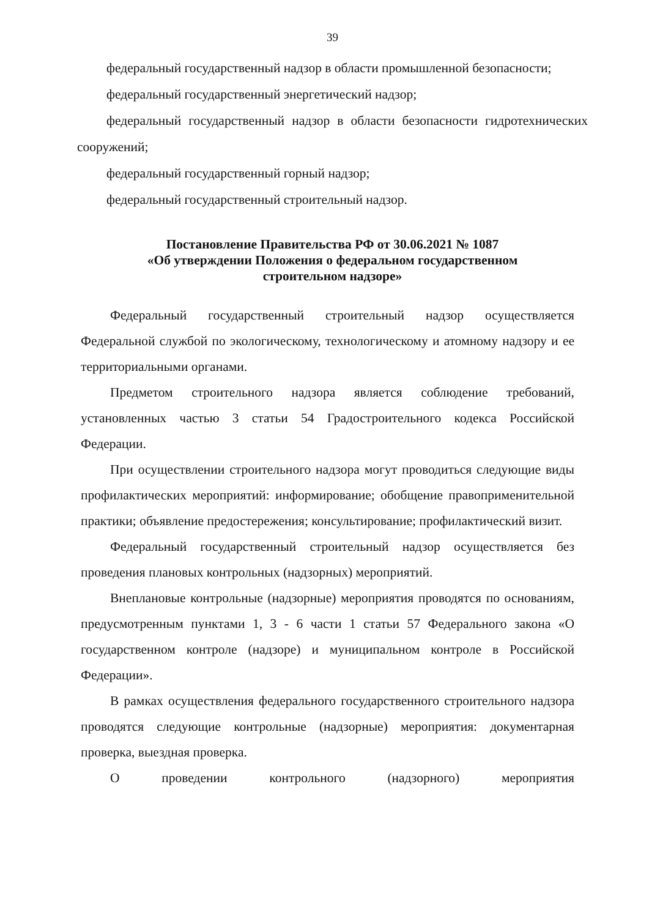39
федеральный государственный надзор в области промышленной безопасности;
федеральный государственный энергетический надзор;
федеральный государственный надзор в области безопасности гидротехнических сооружений;
федеральный государственный горный надзор;
федеральный государственный строительный надзор.
Постановление Правительства РФ от 30.06.2021 № 1087
«Об утверждении Положения о федеральном государственном
строительном надзоре»
Федеральный государственный строительный надзор осуществляется Федеральной службой по экологическому, технологическому и атомному надзору и ее территориальными органами.
Предметом строительного надзора является соблюдение требований, установленных частью 3 статьи 54 Градостроительного кодекса Российской Федерации.
При осуществлении строительного надзора могут проводиться следующие виды профилактических мероприятий: информирование; обобщение правоприменительной практики; объявление предостережения; консультирование; профилактический визит.
Федеральный государственный строительный надзор осуществляется без проведения плановых контрольных (надзорных) мероприятий.
Внеплановые контрольные (надзорные) мероприятия проводятся по основаниям, предусмотренным пунктами 1, 3 - 6 части 1 статьи 57 Федерального закона «О государственном контроле (надзоре) и муниципальном контроле в Российской Федерации».
В рамках осуществления федерального государственного строительного надзора проводятся следующие контрольные (надзорные) мероприятия: документарная проверка, выездная проверка.
О проведении контрольного (надзорного) мероприятия